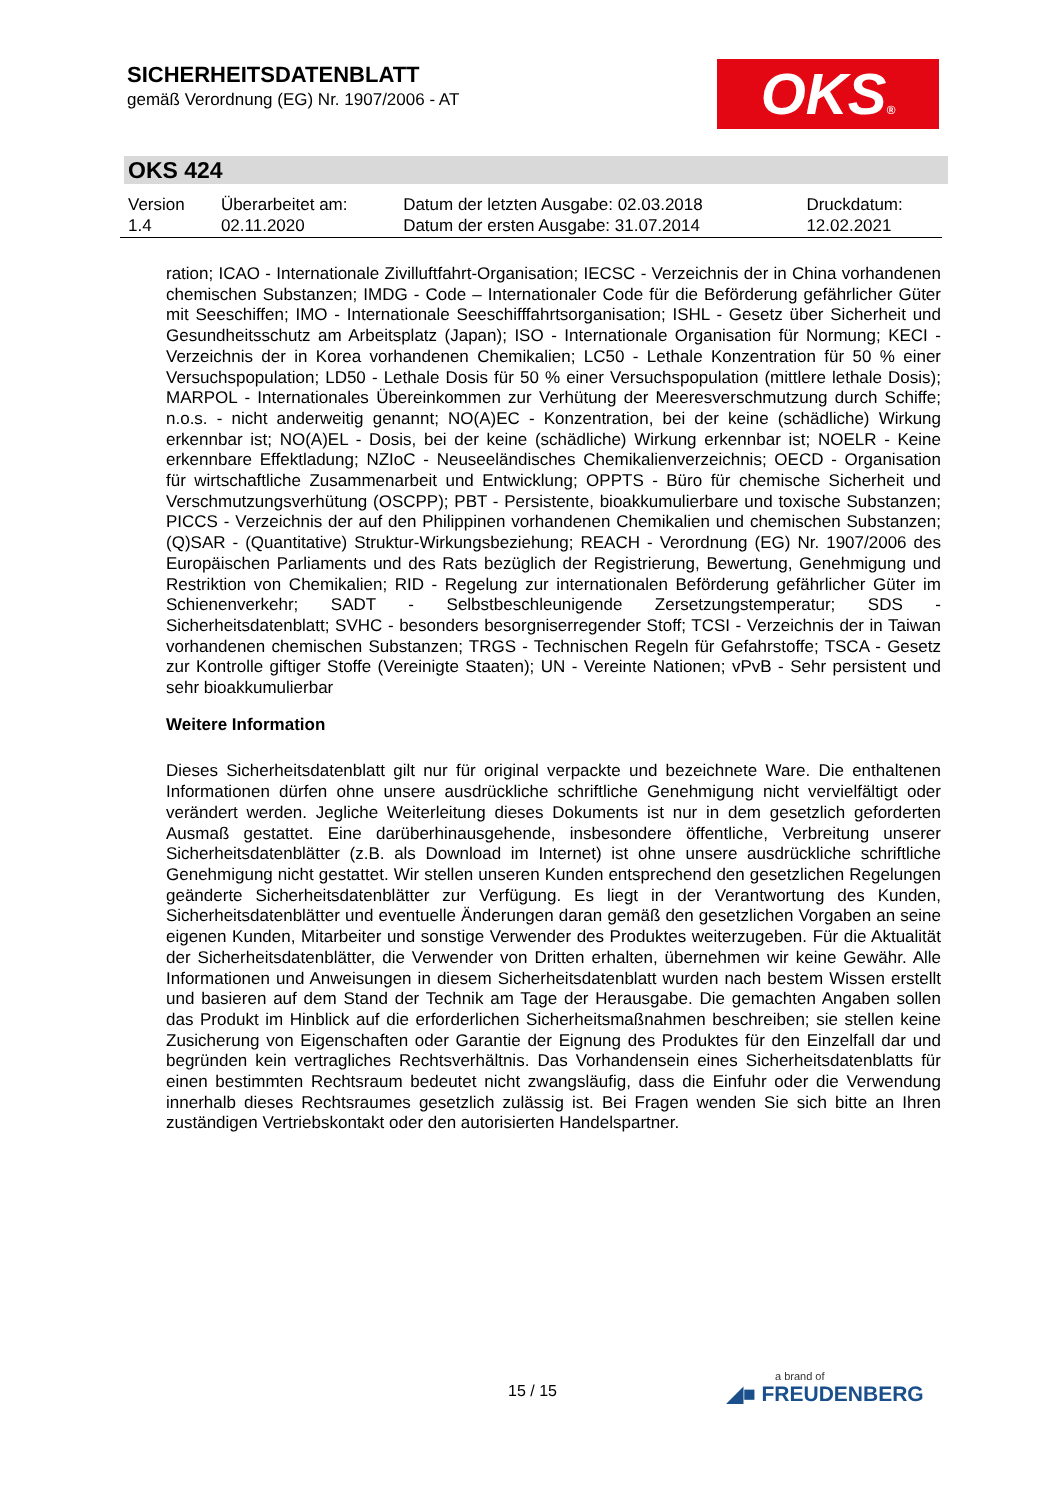SICHERHEITSDATENBLATT
gemäß Verordnung (EG) Nr. 1907/2006 - AT
OKS®
OKS 424
| Version 1.4 | Überarbeitet am: 02.11.2020 | Datum der letzten Ausgabe: 02.03.2018 Datum der ersten Ausgabe: 31.07.2014 | Druckdatum: 12.02.2021 |
ration; ICAO - Internationale Zivilluftfahrt-Organisation; IECSC - Verzeichnis der in China vorhandenen chemischen Substanzen; IMDG - Code – Internationaler Code für die Beförderung gefährlicher Güter mit Seeschiffen; IMO - Internationale Seeschifffahrtsorganisation; ISHL - Gesetz über Sicherheit und Gesundheitsschutz am Arbeitsplatz (Japan); ISO - Internationale Organisation für Normung; KECI - Verzeichnis der in Korea vorhandenen Chemikalien; LC50 - Lethale Konzentration für 50 % einer Versuchspopulation; LD50 - Lethale Dosis für 50 % einer Versuchspopulation (mittlere lethale Dosis); MARPOL - Internationales Übereinkommen zur Verhütung der Meeresverschmutzung durch Schiffe; n.o.s. - nicht anderweitig genannt; NO(A)EC - Konzentration, bei der keine (schädliche) Wirkung erkennbar ist; NO(A)EL - Dosis, bei der keine (schädliche) Wirkung erkennbar ist; NOELR - Keine erkennbare Effektladung; NZIoC - Neuseeländisches Chemikalienverzeichnis; OECD - Organisation für wirtschaftliche Zusammenarbeit und Entwicklung; OPPTS - Büro für chemische Sicherheit und Verschmutzungsverhütung (OSCPP); PBT - Persistente, bioakkumulierbare und toxische Substanzen; PICCS - Verzeichnis der auf den Philippinen vorhandenen Chemikalien und chemischen Substanzen; (Q)SAR - (Quantitative) Struktur-Wirkungsbeziehung; REACH - Verordnung (EG) Nr. 1907/2006 des Europäischen Parliaments und des Rats bezüglich der Registrierung, Bewertung, Genehmigung und Restriktion von Chemikalien; RID - Regelung zur internationalen Beförderung gefährlicher Güter im Schienenverkehr; SADT - Selbstbeschleunigende Zersetzungstemperatur; SDS - Sicherheitsdatenblatt; SVHC - besonders besorgniserregender Stoff; TCSI - Verzeichnis der in Taiwan vorhandenen chemischen Substanzen; TRGS - Technischen Regeln für Gefahrstoffe; TSCA - Gesetz zur Kontrolle giftiger Stoffe (Vereinigte Staaten); UN - Vereinte Nationen; vPvB - Sehr persistent und sehr bioakkumulierbar
Weitere Information
Dieses Sicherheitsdatenblatt gilt nur für original verpackte und bezeichnete Ware. Die enthaltenen Informationen dürfen ohne unsere ausdrückliche schriftliche Genehmigung nicht vervielfältigt oder verändert werden. Jegliche Weiterleitung dieses Dokuments ist nur in dem gesetzlich geforderten Ausmaß gestattet. Eine darüberhinausgehende, insbesondere öffentliche, Verbreitung unserer Sicherheitsdatenblätter (z.B. als Download im Internet) ist ohne unsere ausdrückliche schriftliche Genehmigung nicht gestattet. Wir stellen unseren Kunden entsprechend den gesetzlichen Regelungen geänderte Sicherheitsdatenblätter zur Verfügung. Es liegt in der Verantwortung des Kunden, Sicherheitsdatenblätter und eventuelle Änderungen daran gemäß den gesetzlichen Vorgaben an seine eigenen Kunden, Mitarbeiter und sonstige Verwender des Produktes weiterzugeben. Für die Aktualität der Sicherheitsdatenblätter, die Verwender von Dritten erhalten, übernehmen wir keine Gewähr. Alle Informationen und Anweisungen in diesem Sicherheitsdatenblatt wurden nach bestem Wissen erstellt und basieren auf dem Stand der Technik am Tage der Herausgabe. Die gemachten Angaben sollen das Produkt im Hinblick auf die erforderlichen Sicherheitsmaßnahmen beschreiben; sie stellen keine Zusicherung von Eigenschaften oder Garantie der Eignung des Produktes für den Einzelfall dar und begründen kein vertragliches Rechtsverhältnis. Das Vorhandensein eines Sicherheitsdatenblatts für einen bestimmten Rechtsraum bedeutet nicht zwangsläufig, dass die Einfuhr oder die Verwendung innerhalb dieses Rechtsraumes gesetzlich zulässig ist. Bei Fragen wenden Sie sich bitte an Ihren zuständigen Vertriebskontakt oder den autorisierten Handelspartner.
15 / 15
a brand of
◢■ FREUDENBERG